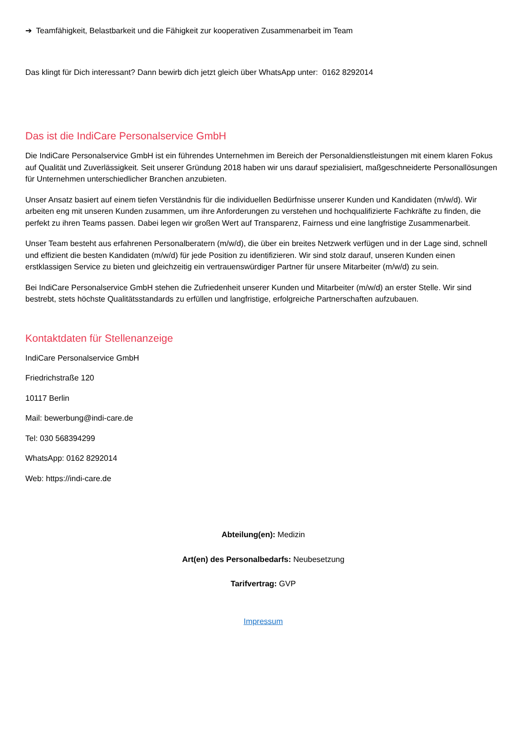➔ Teamfähigkeit, Belastbarkeit und die Fähigkeit zur kooperativen Zusammenarbeit im Team
Das klingt für Dich interessant? Dann bewirb dich jetzt gleich über WhatsApp unter: 0162 8292014
Das ist die IndiCare Personalservice GmbH
Die IndiCare Personalservice GmbH ist ein führendes Unternehmen im Bereich der Personaldienstleistungen mit einem klaren Fokus auf Qualität und Zuverlässigkeit. Seit unserer Gründung 2018 haben wir uns darauf spezialisiert, maßgeschneiderte Personallösungen für Unternehmen unterschiedlicher Branchen anzubieten.
Unser Ansatz basiert auf einem tiefen Verständnis für die individuellen Bedürfnisse unserer Kunden und Kandidaten (m/w/d). Wir arbeiten eng mit unseren Kunden zusammen, um ihre Anforderungen zu verstehen und hochqualifizierte Fachkräfte zu finden, die perfekt zu ihren Teams passen. Dabei legen wir großen Wert auf Transparenz, Fairness und eine langfristige Zusammenarbeit.
Unser Team besteht aus erfahrenen Personalberatern (m/w/d), die über ein breites Netzwerk verfügen und in der Lage sind, schnell und effizient die besten Kandidaten (m/w/d) für jede Position zu identifizieren. Wir sind stolz darauf, unseren Kunden einen erstklassigen Service zu bieten und gleichzeitig ein vertrauenswürdiger Partner für unsere Mitarbeiter (m/w/d) zu sein.
Bei IndiCare Personalservice GmbH stehen die Zufriedenheit unserer Kunden und Mitarbeiter (m/w/d) an erster Stelle. Wir sind bestrebt, stets höchste Qualitätsstandards zu erfüllen und langfristige, erfolgreiche Partnerschaften aufzubauen.
Kontaktdaten für Stellenanzeige
IndiCare Personalservice GmbH
Friedrichstraße 120
10117 Berlin
Mail: bewerbung@indi-care.de
Tel: 030 568394299
WhatsApp: 0162 8292014
Web: https://indi-care.de
Abteilung(en): Medizin
Art(en) des Personalbedarfs: Neubesetzung
Tarifvertrag: GVP
Impressum